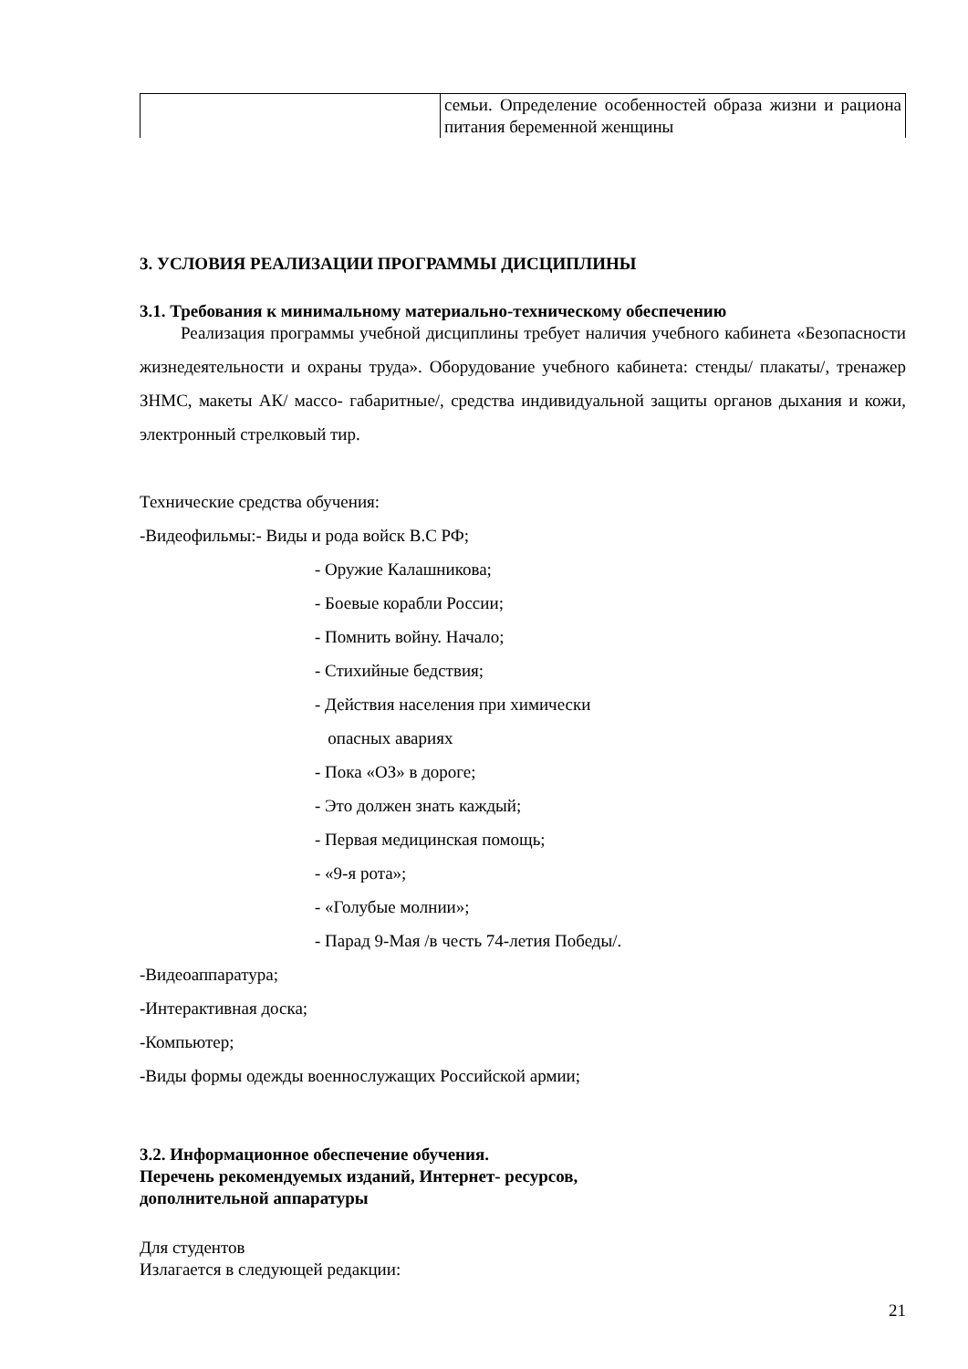| | семьи. Определение особенностей образа жизни и рациона питания беременной женщины |
3. УСЛОВИЯ РЕАЛИЗАЦИИ ПРОГРАММЫ ДИСЦИПЛИНЫ
3.1. Требования к минимальному материально-техническому обеспечению
Реализация программы учебной дисциплины требует наличия учебного кабинета «Безопасности жизнедеятельности и охраны труда». Оборудование учебного кабинета: стенды/ плакаты/, тренажер ЗНМС, макеты АК/ массо- габаритные/, средства индивидуальной защиты органов дыхания и кожи, электронный стрелковый тир.
Технические средства обучения:
-Видеофильмы:- Виды и рода войск В.С РФ;
- Оружие Калашникова;
- Боевые корабли России;
- Помнить войну. Начало;
- Стихийные бедствия;
- Действия населения при химически
опасных авариях
- Пока «ОЗ» в дороге;
- Это должен знать каждый;
- Первая медицинская помощь;
- «9-я рота»;
- «Голубые молнии»;
- Парад 9-Мая /в честь 74-летия Победы/.
-Видеоаппаратура;
-Интерактивная доска;
-Компьютер;
-Виды формы одежды военнослужащих Российской армии;
3.2. Информационное обеспечение обучения.
Перечень рекомендуемых изданий, Интернет- ресурсов,
дополнительной аппаратуры
Для студентов
Излагается в следующей редакции:
21